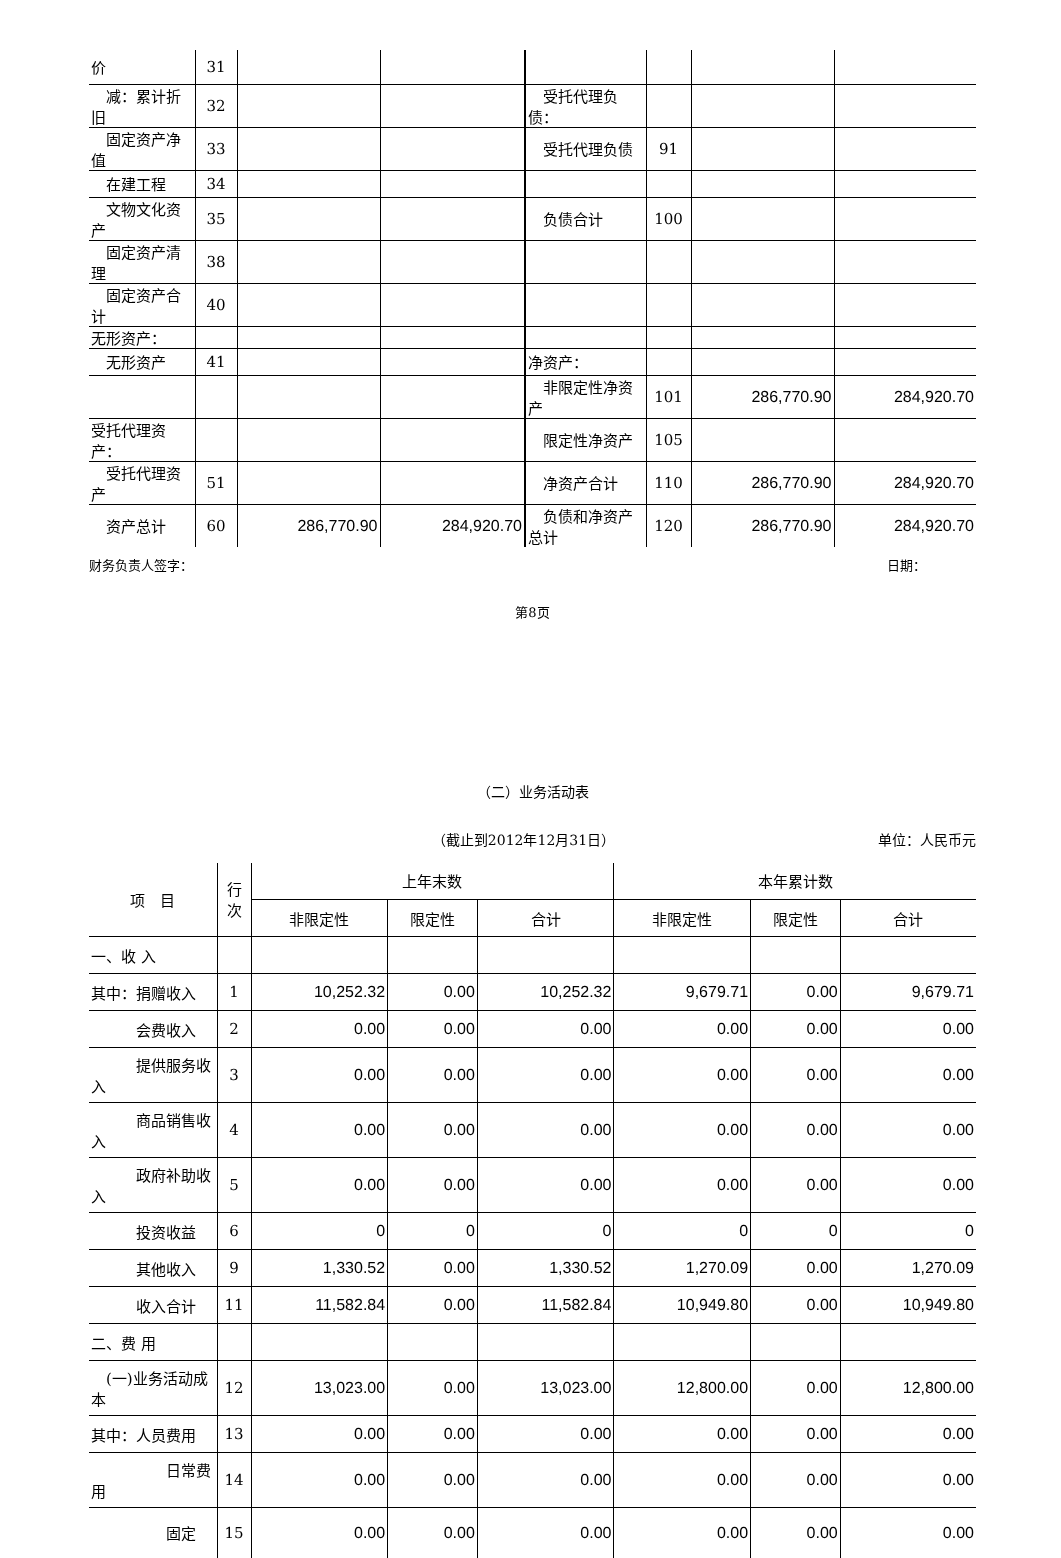| 价 | 31 | | | | | | |
| 减：累计折旧 | 32 | | | 受托代理负债： | | | |
| 固定资产净值 | 33 | | | 受托代理负债 | 91 | | |
| 在建工程 | 34 | | | | | | |
| 文物文化资产 | 35 | | | 负债合计 | 100 | | |
| 固定资产清理 | 38 | | | | | | |
| 固定资产合计 | 40 | | | | | | |
| 无形资产： | | | | | | | |
| 无形资产 | 41 | | | 净资产： | | | |
| | | | | 非限定性净资产 | 101 | 286,770.90 | 284,920.70 |
| 受托代理资产： | | | | 限定性净资产 | 105 | | |
| 受托代理资产 | 51 | | | 净资产合计 | 110 | 286,770.90 | 284,920.70 |
| 资产总计 | 60 | 286,770.90 | 284,920.70 | 负债和净资产总计 | 120 | 286,770.90 | 284,920.70 |
财务负责人签字： 日期：
第8页
（二）业务活动表
（截止到2012年12月31日） 单位：人民币元
| 项 目 | 行 次 | 上年末数 | | | 本年累计数 | | |
| --- | --- | --- | --- | --- | --- | --- | --- |
| | | 非限定性 | 限定性 | 合计 | 非限定性 | 限定性 | 合计 |
| 一、收 入 | | | | | | | |
| 其中：捐赠收入 | 1 | 10,252.32 | 0.00 | 10,252.32 | 9,679.71 | 0.00 | 9,679.71 |
| 会费收入 | 2 | 0.00 | 0.00 | 0.00 | 0.00 | 0.00 | 0.00 |
| 提供服务收入 | 3 | 0.00 | 0.00 | 0.00 | 0.00 | 0.00 | 0.00 |
| 商品销售收入 | 4 | 0.00 | 0.00 | 0.00 | 0.00 | 0.00 | 0.00 |
| 政府补助收入 | 5 | 0.00 | 0.00 | 0.00 | 0.00 | 0.00 | 0.00 |
| 投资收益 | 6 | 0 | 0 | 0 | 0 | 0 | 0 |
| 其他收入 | 9 | 1,330.52 | 0.00 | 1,330.52 | 1,270.09 | 0.00 | 1,270.09 |
| 收入合计 | 11 | 11,582.84 | 0.00 | 11,582.84 | 10,949.80 | 0.00 | 10,949.80 |
| 二、费 用 | | | | | | | |
| (一)业务活动成本 | 12 | 13,023.00 | 0.00 | 13,023.00 | 12,800.00 | 0.00 | 12,800.00 |
| 其中：人员费用 | 13 | 0.00 | 0.00 | 0.00 | 0.00 | 0.00 | 0.00 |
| 日常费用 | 14 | 0.00 | 0.00 | 0.00 | 0.00 | 0.00 | 0.00 |
| 固定 | 15 | 0.00 | 0.00 | 0.00 | 0.00 | 0.00 | 0.00 |